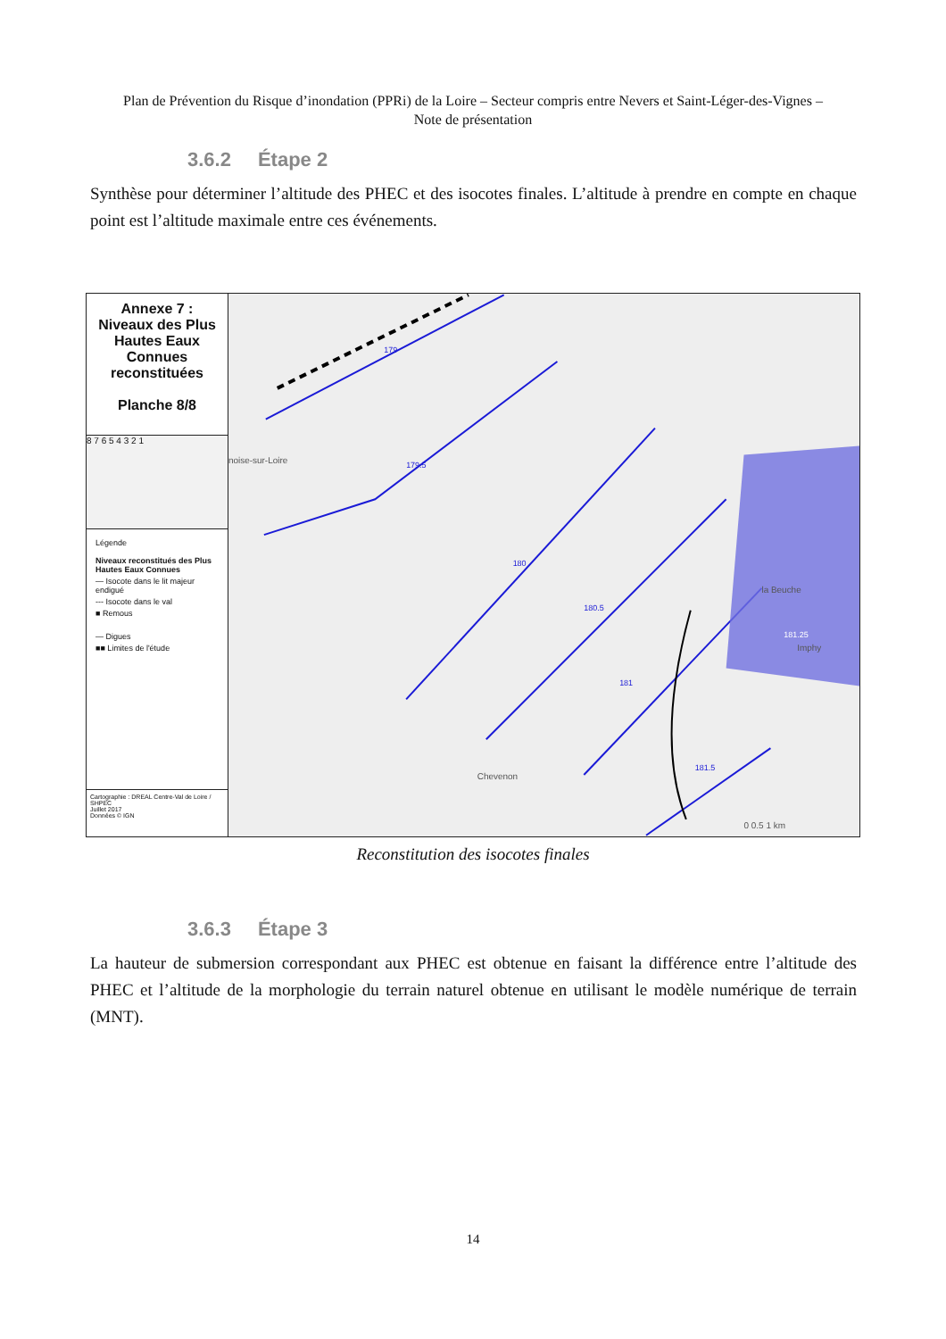Plan de Prévention du Risque d’inondation (PPRi) de la Loire – Secteur compris entre Nevers et Saint-Léger-des-Vignes – Note de présentation
3.6.2 Étape 2
Synthèse pour déterminer l’altitude des PHEC et des isocotes finales. L’altitude à prendre en compte en chaque point est l’altitude maximale entre ces événements.
Annexe 7 :
Niveaux des Plus Hautes Eaux Connues reconstituées
Planche 8/8
8 7 6 5 4 3 2 1
Légende
Niveaux reconstitués des Plus Hautes Eaux Connues
— Isocote dans le lit majeur endigué
--- Isocote dans le val
■ Remous
— Digues
■■ Limites de l'étude
Cartographie : DREAL Centre-Val de Loire / SHPEC
Juillet 2017
Données © IGN
179
179.5
180
180.5
181
181.5
181.25
noise-sur-Loire
Imphy
Chevenon
la Beuche
0 0.5 1 km
Reconstitution des isocotes finales
3.6.3 Étape 3
La hauteur de submersion correspondant aux PHEC est obtenue en faisant la différence entre l’altitude des PHEC et l’altitude de la morphologie du terrain naturel obtenue en utilisant le modèle numérique de terrain (MNT).
14